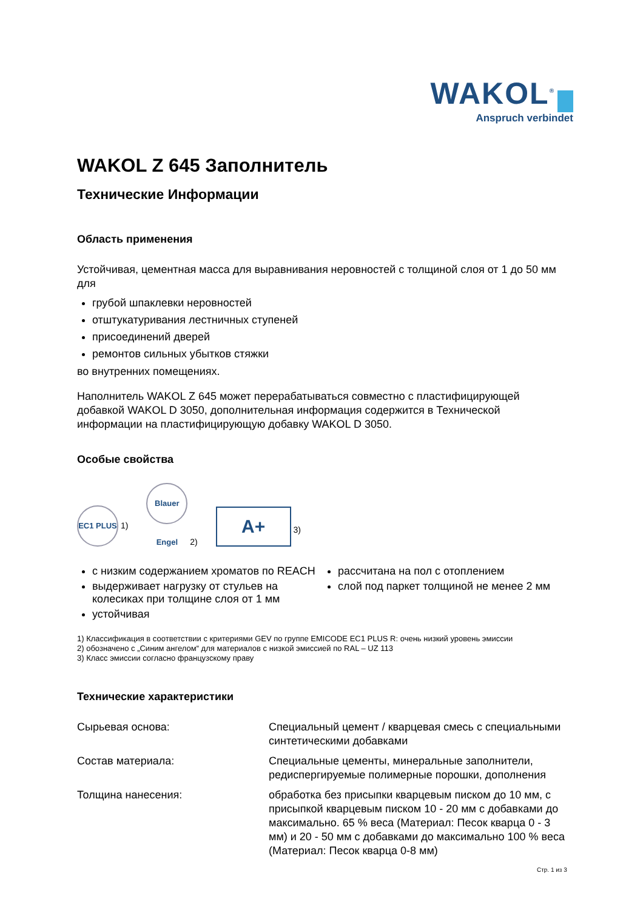WAKOL<sup>®</sup>
Anspruch verbindet
WAKOL Z 645 Заполнитель
Технические Информации
Область применения
Устойчивая, цементная масса для выравнивания неровностей с толщиной слоя от 1 до 50 мм для
грубой шпаклевки неровностей
отштукатуривания лестничных ступеней
присоединений дверей
ремонтов сильных убытков стяжки
во внутренних помещениях.
Наполнитель WAKOL Z 645 может перерабатываться совместно с пластифицирующей добавкой WAKOL D 3050, дополнительная информация содержится в Технической информации на пластифицирующую добавку WAKOL D 3050.
Особые свойства
EC1 PLUS 1) Blauer Engel 2) A+ 3)
с низким содержанием хроматов по REACH
выдерживает нагрузку от стульев на колесиках при толщине слоя от 1 мм
устойчивая
рассчитана на пол с отоплением
слой под паркет толщиной не менее 2 мм
1) Классификация в соответствии с критериями GEV по группе EMICODE EC1 PLUS R: очень низкий уровень эмиссии
2) обозначено с „Синим ангелом“ для материалов с низкой эмиссией по RAL – UZ 113
3) Класс эмиссии согласно французскому праву
Технические характеристики
| Сырьевая основа: | Специальный цемент / кварцевая смесь с специальными синтетическими добавками |
| Состав материала: | Специальные цементы, минеральные заполнители, редиспергируемые полимерные порошки, дополнения |
| Толщина нанесения: | обработка без присыпки кварцевым писком до 10 мм, с присыпкой кварцевым писком 10 - 20 мм с добавками до максимально. 65 % веса (Материал: Песок кварца 0 - 3 мм) и 20 - 50 мм с добавками до максимально 100 % веса (Материал: Песок кварца 0-8 мм) |
Стр. 1 из 3